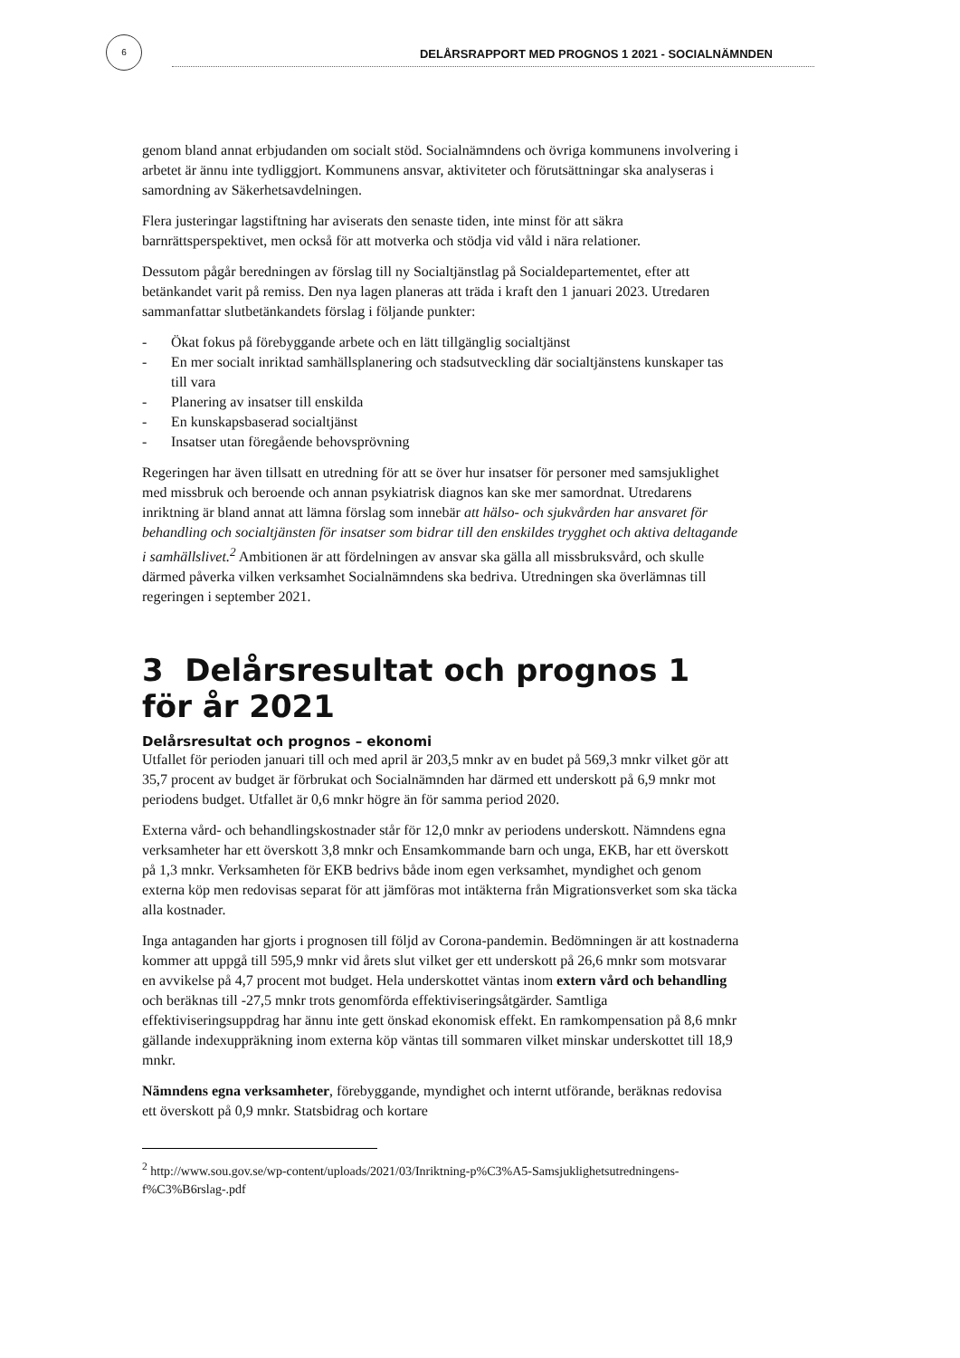6
DELÅRSRAPPORT MED PROGNOS 1 2021 - SOCIALNÄMNDEN
genom bland annat erbjudanden om socialt stöd. Socialnämndens och övriga kommunens involvering i arbetet är ännu inte tydliggjort. Kommunens ansvar, aktiviteter och förutsättningar ska analyseras i samordning av Säkerhetsavdelningen.
Flera justeringar lagstiftning har aviserats den senaste tiden, inte minst för att säkra barnrättsperspektivet, men också för att motverka och stödja vid våld i nära relationer.
Dessutom pågår beredningen av förslag till ny Socialtjänstlag på Socialdepartementet, efter att betänkandet varit på remiss. Den nya lagen planeras att träda i kraft den 1 januari 2023. Utredaren sammanfattar slutbetänkandets förslag i följande punkter:
- Ökat fokus på förebyggande arbete och en lätt tillgänglig socialtjänst
- En mer socialt inriktad samhällsplanering och stadsutveckling där socialtjänstens kunskaper tas till vara
- Planering av insatser till enskilda
- En kunskapsbaserad socialtjänst
- Insatser utan föregående behovsprövning
Regeringen har även tillsatt en utredning för att se över hur insatser för personer med samsjuklighet med missbruk och beroende och annan psykiatrisk diagnos kan ske mer samordnat. Utredarens inriktning är bland annat att lämna förslag som innebär att hälso- och sjukvården har ansvaret för behandling och socialtjänsten för insatser som bidrar till den enskildes trygghet och aktiva deltagande i samhällslivet.<sup>2</sup> Ambitionen är att fördelningen av ansvar ska gälla all missbruksvård, och skulle därmed påverka vilken verksamhet Socialnämndens ska bedriva. Utredningen ska överlämnas till regeringen i september 2021.
3 Delårsresultat och prognos 1 för år 2021
Delårsresultat och prognos – ekonomi
Utfallet för perioden januari till och med april är 203,5 mnkr av en budet på 569,3 mnkr vilket gör att 35,7 procent av budget är förbrukat och Socialnämnden har därmed ett underskott på 6,9 mnkr mot periodens budget. Utfallet är 0,6 mnkr högre än för samma period 2020.
Externa vård- och behandlingskostnader står för 12,0 mnkr av periodens underskott. Nämndens egna verksamheter har ett överskott 3,8 mnkr och Ensamkommande barn och unga, EKB, har ett överskott på 1,3 mnkr. Verksamheten för EKB bedrivs både inom egen verksamhet, myndighet och genom externa köp men redovisas separat för att jämföras mot intäkterna från Migrationsverket som ska täcka alla kostnader.
Inga antaganden har gjorts i prognosen till följd av Corona-pandemin. Bedömningen är att kostnaderna kommer att uppgå till 595,9 mnkr vid årets slut vilket ger ett underskott på 26,6 mnkr som motsvarar en avvikelse på 4,7 procent mot budget. Hela underskottet väntas inom extern vård och behandling och beräknas till -27,5 mnkr trots genomförda effektiviseringsåtgärder. Samtliga effektiviseringsuppdrag har ännu inte gett önskad ekonomisk effekt. En ramkompensation på 8,6 mnkr gällande indexuppräkning inom externa köp väntas till sommaren vilket minskar underskottet till 18,9 mnkr.
Nämndens egna verksamheter, förebyggande, myndighet och internt utförande, beräknas redovisa ett överskott på 0,9 mnkr. Statsbidrag och kortare
<sup>2</sup> http://www.sou.gov.se/wp-content/uploads/2021/03/Inriktning-p%C3%A5-Samsjuklighetsutredningens-f%C3%B6rslag-.pdf